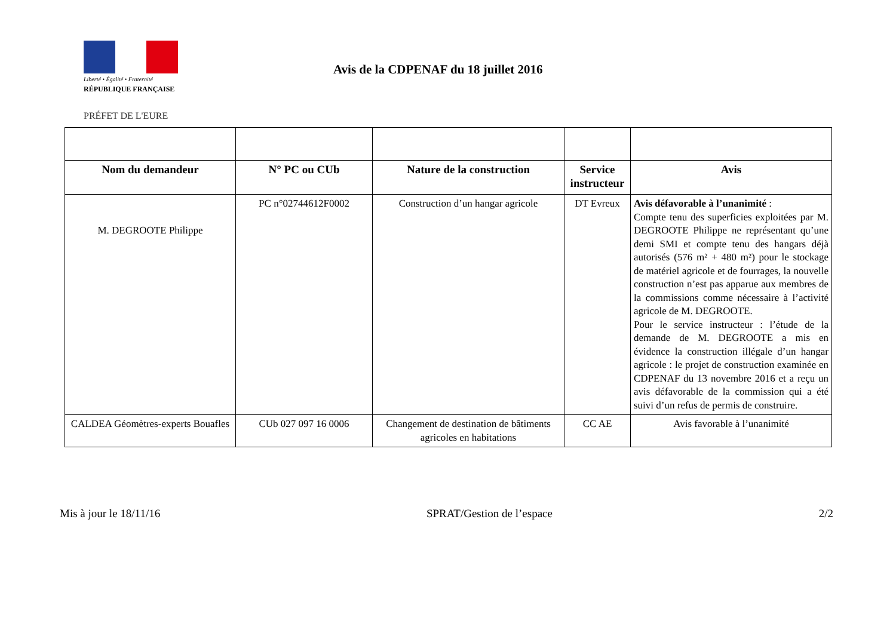Liberté • Égalité • Fraternité
RÉPUBLIQUE FRANÇAISE
PRÉFET DE L'EURE
Avis de la CDPENAF du 18 juillet 2016
| Nom du demandeur | N° PC ou CUb | Nature de la construction | Service instructeur | Avis |
| --- | --- | --- | --- | --- |
| M. DEGROOTE Philippe | PC n°02744612F0002 | Construction d’un hangar agricole | DT Evreux | Avis défavorable à l’unanimité : Compte tenu des superficies exploitées par M. DEGROOTE Philippe ne représentant qu’une demi SMI et compte tenu des hangars déjà autorisés (576 m² + 480 m²) pour le stockage de matériel agricole et de fourrages, la nouvelle construction n’est pas apparue aux membres de la commissions comme nécessaire à l’activité agricole de M. DEGROOTE. Pour le service instructeur : l’étude de la demande de M. DEGROOTE a mis en évidence la construction illégale d’un hangar agricole : le projet de construction examinée en CDPENAF du 13 novembre 2016 et a reçu un avis défavorable de la commission qui a été suivi d’un refus de permis de construire. |
| CALDEA Géomètres-experts Bouafles | CUb 027 097 16 0006 | Changement de destination de bâtiments agricoles en habitations | CC AE | Avis favorable à l’unanimité |
Mis à jour le 18/11/16 SPRAT/Gestion de l’espace 2/2